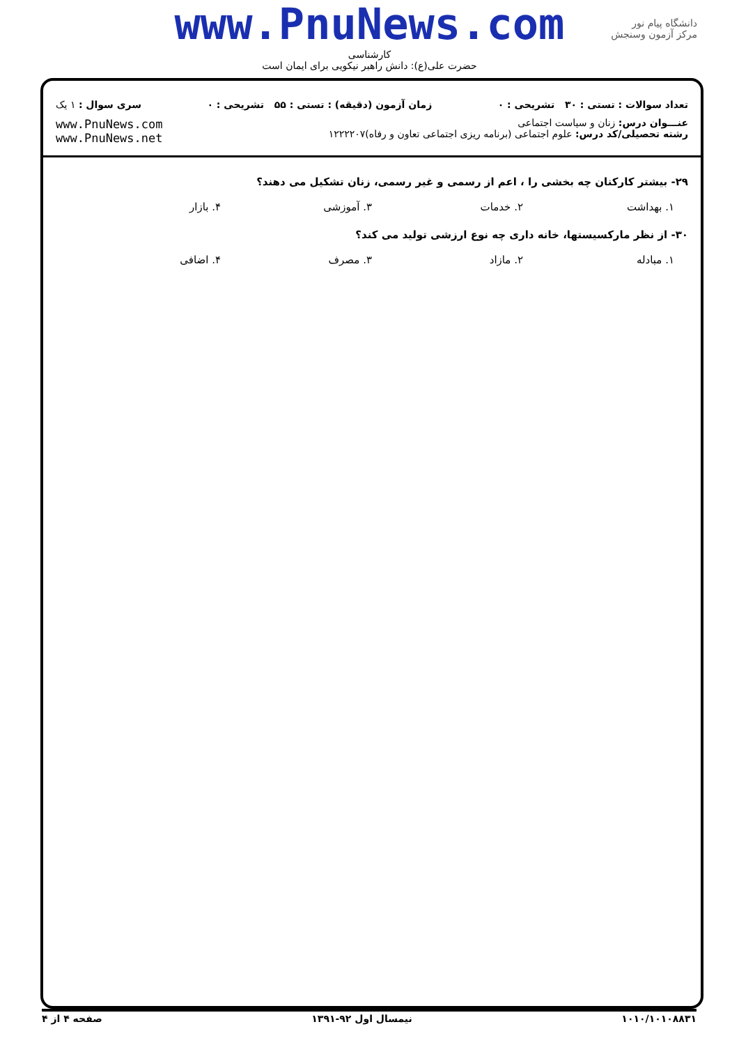www.PnuNews.com
کارشناسی
حضرت علی(ع): دانش راهبر نیکویی برای ایمان است
دانشگاه پیام نور
مرکز آزمون وسنجش
تعداد سوالات : تستی : ۳۰ تشریحی : ۰ زمان آزمون (دقیقه) : تستی : ۵۵ تشریحی : ۰ سری سوال : ۱ یک
عنـــوان درس: زنان و سیاست اجتماعی
رشته تحصیلی/کد درس: علوم اجتماعی (برنامه ریزی اجتماعی تعاون و رفاه)۱۲۲۲۲۰۷
www.PnuNews.com
www.PnuNews.net
۲۹- بیشتر کارکنان چه بخشی را ، اعم از رسمی و غیر رسمی، زنان تشکیل می دهند؟
۱. بهداشت ۲. خدمات ۳. آموزشی ۴. بازار
۳۰- از نظر مارکسیستها، خانه داری چه نوع ارزشی تولید می کند؟
۱. مبادله ۲. مازاد ۳. مصرف ۴. اضافی
۱۰۱۰/۱۰۱۰۸۸۳۱ نیمسال اول ۹۲-۱۳۹۱ صفحه ۴ از ۴